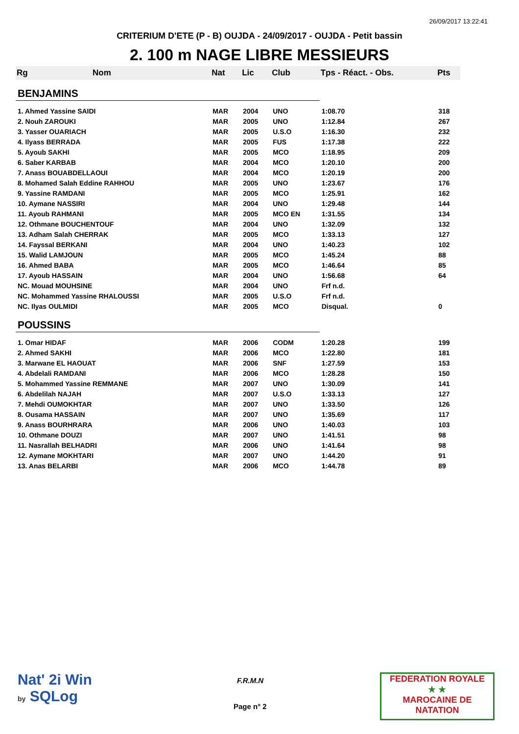26/09/2017 13:22:41
CRITERIUM D'ETE (P - B) OUJDA - 24/09/2017 - OUJDA - Petit bassin
2. 100 m NAGE LIBRE MESSIEURS
| Rg | Nom | Nat | Lic | Club | Tps - Réact. - Obs. | Pts |
| --- | --- | --- | --- | --- | --- | --- |
| BENJAMINS | | | | | | |
| 1. Ahmed Yassine SAIDI | | MAR | 2004 | UNO | 1:08.70 | 318 |
| 2. Nouh ZAROUKI | | MAR | 2005 | UNO | 1:12.84 | 267 |
| 3. Yasser OUARIACH | | MAR | 2005 | U.S.O | 1:16.30 | 232 |
| 4. Ilyass BERRADA | | MAR | 2005 | FUS | 1:17.38 | 222 |
| 5. Ayoub SAKHI | | MAR | 2005 | MCO | 1:18.95 | 209 |
| 6. Saber KARBAB | | MAR | 2004 | MCO | 1:20.10 | 200 |
| 7. Anass BOUABDELLAOUI | | MAR | 2004 | MCO | 1:20.19 | 200 |
| 8. Mohamed Salah Eddine RAHHOU | | MAR | 2005 | UNO | 1:23.67 | 176 |
| 9. Yassine RAMDANI | | MAR | 2005 | MCO | 1:25.91 | 162 |
| 10. Aymane NASSIRI | | MAR | 2004 | UNO | 1:29.48 | 144 |
| 11. Ayoub RAHMANI | | MAR | 2005 | MCO EN | 1:31.55 | 134 |
| 12. Othmane BOUCHENTOUF | | MAR | 2004 | UNO | 1:32.09 | 132 |
| 13. Adham Salah CHERRAK | | MAR | 2005 | MCO | 1:33.13 | 127 |
| 14. Fayssal BERKANI | | MAR | 2004 | UNO | 1:40.23 | 102 |
| 15. Walid LAMJOUN | | MAR | 2005 | MCO | 1:45.24 | 88 |
| 16. Ahmed BABA | | MAR | 2005 | MCO | 1:46.64 | 85 |
| 17. Ayoub HASSAIN | | MAR | 2004 | UNO | 1:56.68 | 64 |
| NC. Mouad MOUHSINE | | MAR | 2004 | UNO | Frf n.d. | |
| NC. Mohammed Yassine RHALOUSSI | | MAR | 2005 | U.S.O | Frf n.d. | |
| NC. Ilyas OULMIDI | | MAR | 2005 | MCO | Disqual. | 0 |
| POUSSINS | | | | | | |
| 1. Omar HIDAF | | MAR | 2006 | CODM | 1:20.28 | 199 |
| 2. Ahmed SAKHI | | MAR | 2006 | MCO | 1:22.80 | 181 |
| 3. Marwane EL HAOUAT | | MAR | 2006 | SNF | 1:27.59 | 153 |
| 4. Abdelali RAMDANI | | MAR | 2006 | MCO | 1:28.28 | 150 |
| 5. Mohammed Yassine REMMANE | | MAR | 2007 | UNO | 1:30.09 | 141 |
| 6. Abdelilah NAJAH | | MAR | 2007 | U.S.O | 1:33.13 | 127 |
| 7. Mehdi OUMOKHTAR | | MAR | 2007 | UNO | 1:33.50 | 126 |
| 8. Ousama HASSAIN | | MAR | 2007 | UNO | 1:35.69 | 117 |
| 9. Anass BOURHRARA | | MAR | 2006 | UNO | 1:40.03 | 103 |
| 10. Othmane DOUZI | | MAR | 2007 | UNO | 1:41.51 | 98 |
| 11. Nasrallah BELHADRI | | MAR | 2006 | UNO | 1:41.64 | 98 |
| 12. Aymane MOKHTARI | | MAR | 2007 | UNO | 1:44.20 | 91 |
| 13. Anas BELARBI | | MAR | 2006 | MCO | 1:44.78 | 89 |
Nat' 2i Win
by SQLog
F.R.M.N
Page n° 2
FEDERATION ROYALE
★ ★
MAROCAINE DE NATATION